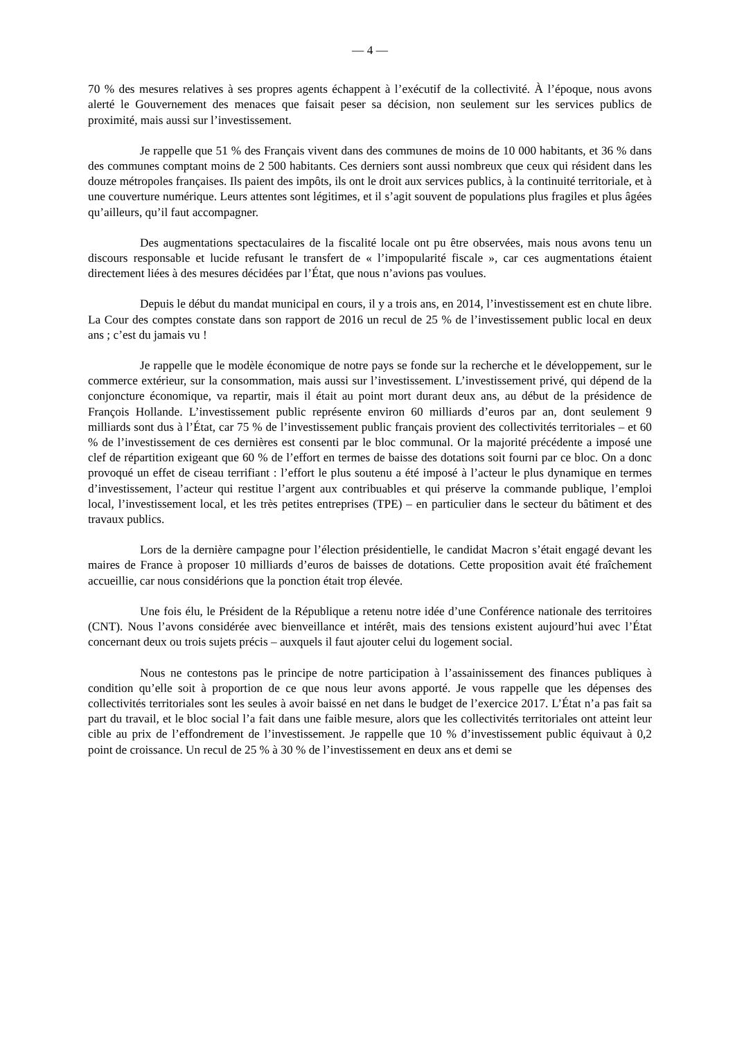— 4 —
70 % des mesures relatives à ses propres agents échappent à l’exécutif de la collectivité. À l’époque, nous avons alerté le Gouvernement des menaces que faisait peser sa décision, non seulement sur les services publics de proximité, mais aussi sur l’investissement.
Je rappelle que 51 % des Français vivent dans des communes de moins de 10 000 habitants, et 36 % dans des communes comptant moins de 2 500 habitants. Ces derniers sont aussi nombreux que ceux qui résident dans les douze métropoles françaises. Ils paient des impôts, ils ont le droit aux services publics, à la continuité territoriale, et à une couverture numérique. Leurs attentes sont légitimes, et il s’agit souvent de populations plus fragiles et plus âgées qu’ailleurs, qu’il faut accompagner.
Des augmentations spectaculaires de la fiscalité locale ont pu être observées, mais nous avons tenu un discours responsable et lucide refusant le transfert de « l’impopularité fiscale », car ces augmentations étaient directement liées à des mesures décidées par l’État, que nous n’avions pas voulues.
Depuis le début du mandat municipal en cours, il y a trois ans, en 2014, l’investissement est en chute libre. La Cour des comptes constate dans son rapport de 2016 un recul de 25 % de l’investissement public local en deux ans ; c’est du jamais vu !
Je rappelle que le modèle économique de notre pays se fonde sur la recherche et le développement, sur le commerce extérieur, sur la consommation, mais aussi sur l’investissement. L’investissement privé, qui dépend de la conjoncture économique, va repartir, mais il était au point mort durant deux ans, au début de la présidence de François Hollande. L’investissement public représente environ 60 milliards d’euros par an, dont seulement 9 milliards sont dus à l’État, car 75 % de l’investissement public français provient des collectivités territoriales – et 60 % de l’investissement de ces dernières est consenti par le bloc communal. Or la majorité précédente a imposé une clef de répartition exigeant que 60 % de l’effort en termes de baisse des dotations soit fourni par ce bloc. On a donc provoqué un effet de ciseau terrifiant : l’effort le plus soutenu a été imposé à l’acteur le plus dynamique en termes d’investissement, l’acteur qui restitue l’argent aux contribuables et qui préserve la commande publique, l’emploi local, l’investissement local, et les très petites entreprises (TPE) – en particulier dans le secteur du bâtiment et des travaux publics.
Lors de la dernière campagne pour l’élection présidentielle, le candidat Macron s’était engagé devant les maires de France à proposer 10 milliards d’euros de baisses de dotations. Cette proposition avait été fraîchement accueillie, car nous considérions que la ponction était trop élevée.
Une fois élu, le Président de la République a retenu notre idée d’une Conférence nationale des territoires (CNT). Nous l’avons considérée avec bienveillance et intérêt, mais des tensions existent aujourd’hui avec l’État concernant deux ou trois sujets précis – auxquels il faut ajouter celui du logement social.
Nous ne contestons pas le principe de notre participation à l’assainissement des finances publiques à condition qu’elle soit à proportion de ce que nous leur avons apporté. Je vous rappelle que les dépenses des collectivités territoriales sont les seules à avoir baissé en net dans le budget de l’exercice 2017. L’État n’a pas fait sa part du travail, et le bloc social l’a fait dans une faible mesure, alors que les collectivités territoriales ont atteint leur cible au prix de l’effondrement de l’investissement. Je rappelle que 10 % d’investissement public équivaut à 0,2 point de croissance. Un recul de 25 % à 30 % de l’investissement en deux ans et demi se